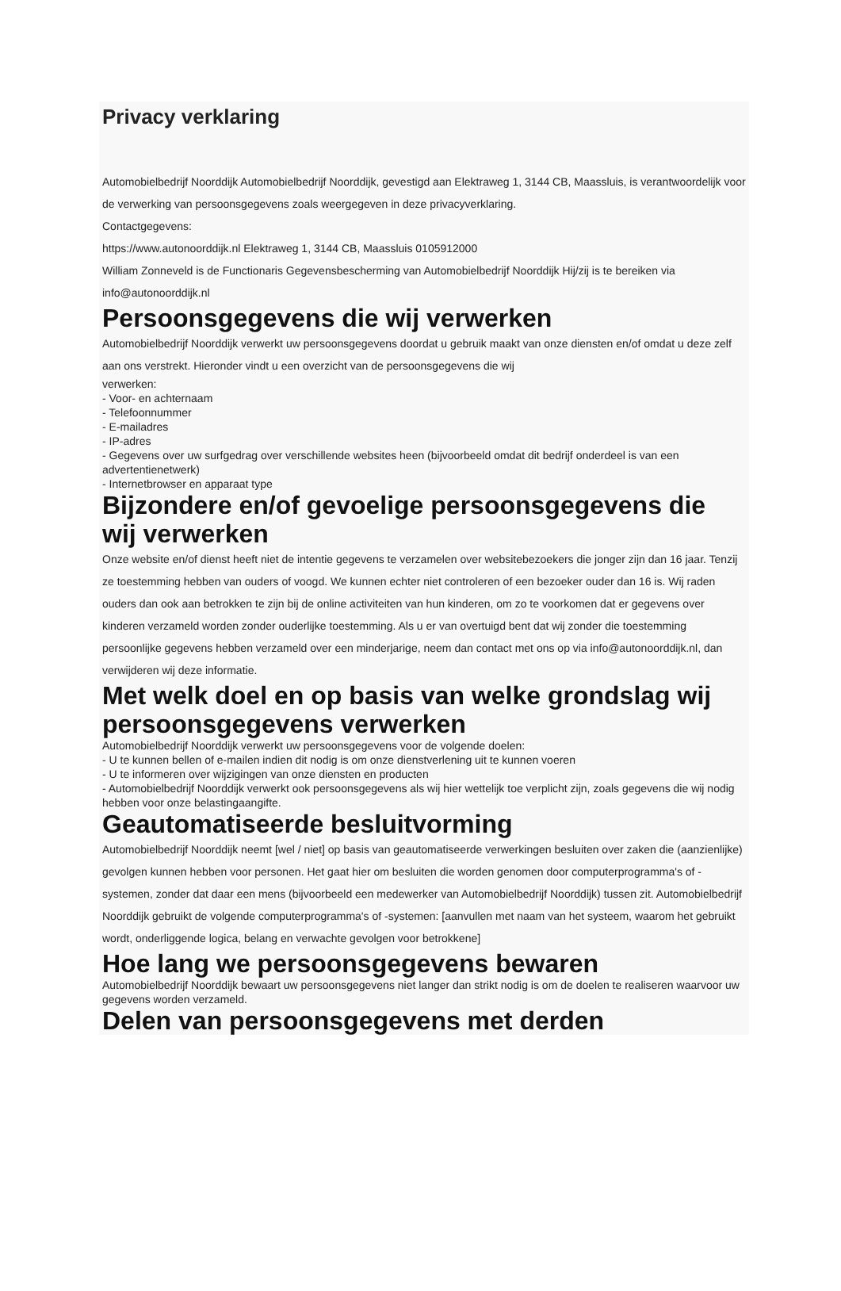Privacy verklaring
Automobielbedrijf Noorddijk Automobielbedrijf Noorddijk, gevestigd aan Elektraweg 1, 3144 CB, Maassluis, is verantwoordelijk voor de verwerking van persoonsgegevens zoals weergegeven in deze privacyverklaring.
Contactgegevens:
https://www.autonoorddijk.nl Elektraweg 1, 3144 CB, Maassluis 0105912000
William Zonneveld is de Functionaris Gegevensbescherming van Automobielbedrijf Noorddijk Hij/zij is te bereiken via info@autonoorddijk.nl
Persoonsgegevens die wij verwerken
Automobielbedrijf Noorddijk verwerkt uw persoonsgegevens doordat u gebruik maakt van onze diensten en/of omdat u deze zelf aan ons verstrekt. Hieronder vindt u een overzicht van de persoonsgegevens die wij
verwerken:
- Voor- en achternaam
- Telefoonnummer
- E-mailadres
- IP-adres
- Gegevens over uw surfgedrag over verschillende websites heen (bijvoorbeeld omdat dit bedrijf onderdeel is van een advertentienetwerk)
- Internetbrowser en apparaat type
Bijzondere en/of gevoelige persoonsgegevens die wij verwerken
Onze website en/of dienst heeft niet de intentie gegevens te verzamelen over websitebezoekers die jonger zijn dan 16 jaar. Tenzij ze toestemming hebben van ouders of voogd. We kunnen echter niet controleren of een bezoeker ouder dan 16 is. Wij raden ouders dan ook aan betrokken te zijn bij de online activiteiten van hun kinderen, om zo te voorkomen dat er gegevens over kinderen verzameld worden zonder ouderlijke toestemming. Als u er van overtuigd bent dat wij zonder die toestemming persoonlijke gegevens hebben verzameld over een minderjarige, neem dan contact met ons op via info@autonoorddijk.nl, dan verwijderen wij deze informatie.
Met welk doel en op basis van welke grondslag wij persoonsgegevens verwerken
Automobielbedrijf Noorddijk verwerkt uw persoonsgegevens voor de volgende doelen:
- U te kunnen bellen of e-mailen indien dit nodig is om onze dienstverlening uit te kunnen voeren
- U te informeren over wijzigingen van onze diensten en producten
- Automobielbedrijf Noorddijk verwerkt ook persoonsgegevens als wij hier wettelijk toe verplicht zijn, zoals gegevens die wij nodig hebben voor onze belastingaangifte.
Geautomatiseerde besluitvorming
Automobielbedrijf Noorddijk neemt [wel / niet] op basis van geautomatiseerde verwerkingen besluiten over zaken die (aanzienlijke) gevolgen kunnen hebben voor personen. Het gaat hier om besluiten die worden genomen door computerprogramma's of -systemen, zonder dat daar een mens (bijvoorbeeld een medewerker van Automobielbedrijf Noorddijk) tussen zit. Automobielbedrijf Noorddijk gebruikt de volgende computerprogramma's of -systemen: [aanvullen met naam van het systeem, waarom het gebruikt wordt, onderliggende logica, belang en verwachte gevolgen voor betrokkene]
Hoe lang we persoonsgegevens bewaren
Automobielbedrijf Noorddijk bewaart uw persoonsgegevens niet langer dan strikt nodig is om de doelen te realiseren waarvoor uw gegevens worden verzameld.
Delen van persoonsgegevens met derden